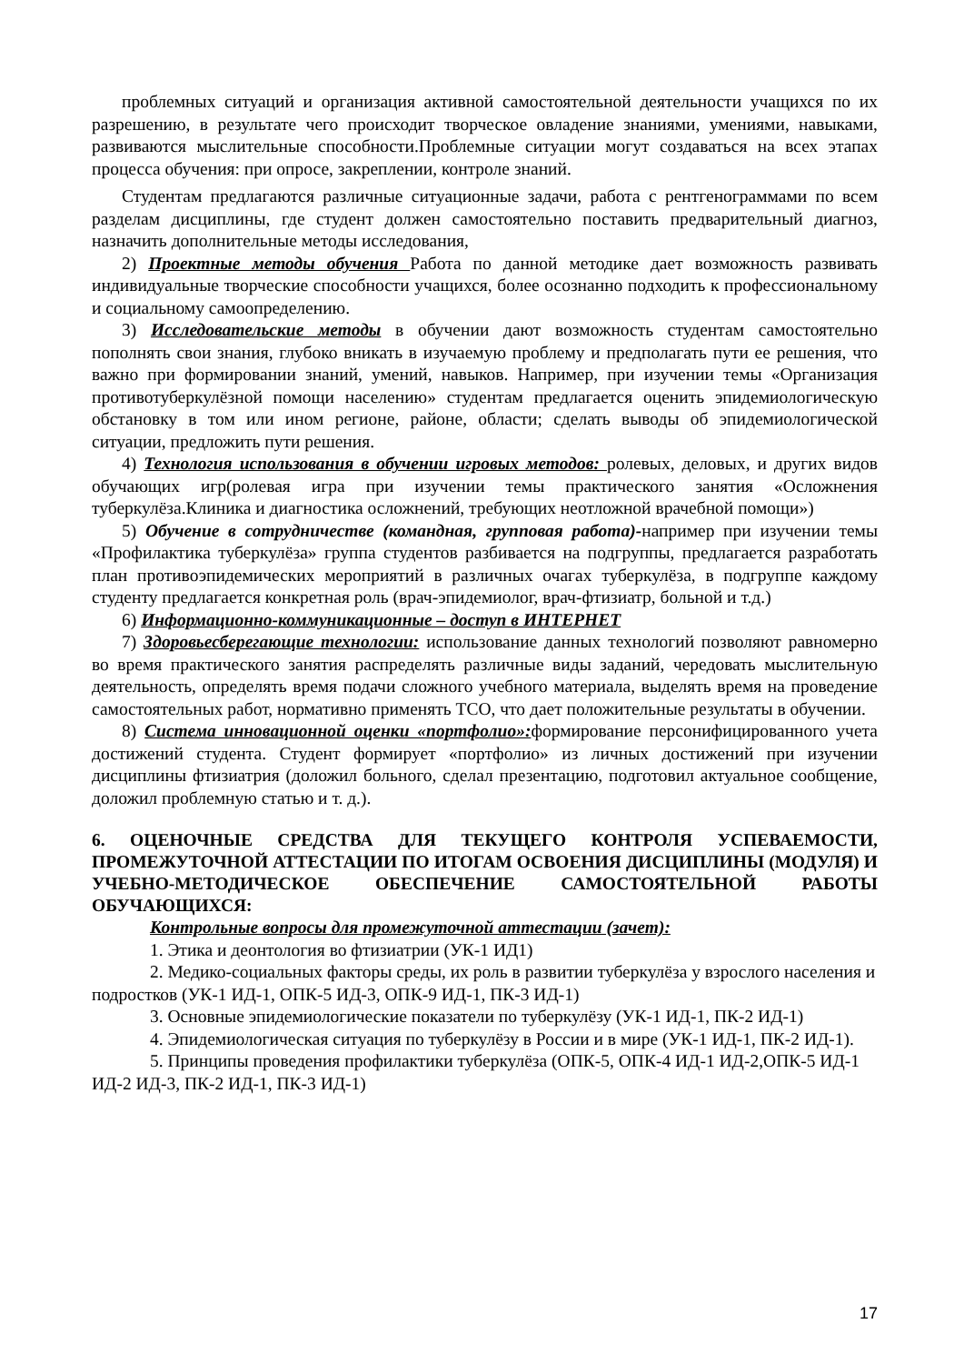проблемных ситуаций и организация активной самостоятельной деятельности учащихся по их разрешению, в результате чего происходит творческое овладение знаниями, умениями, навыками, развиваются мыслительные способности.Проблемные ситуации могут создаваться на всех этапах процесса обучения: при опросе, закреплении, контроле знаний.
Студентам предлагаются различные ситуационные задачи, работа с рентгенограммами по всем разделам дисциплины, где студент должен самостоятельно поставить предварительный диагноз, назначить дополнительные методы исследования,
2) Проектные методы обучения Работа по данной методике дает возможность развивать индивидуальные творческие способности учащихся, более осознанно подходить к профессиональному и социальному самоопределению.
3) Исследовательские методы в обучении дают возможность студентам самостоятельно пополнять свои знания, глубоко вникать в изучаемую проблему и предполагать пути ее решения, что важно при формировании знаний, умений, навыков. Например, при изучении темы «Организация противотуберкулёзной помощи населению» студентам предлагается оценить эпидемиологическую обстановку в том или ином регионе, районе, области; сделать выводы об эпидемиологической ситуации, предложить пути решения.
4) Технология использования в обучении игровых методов: ролевых, деловых, и других видов обучающих игр(ролевая игра при изучении темы практического занятия «Осложнения туберкулёза.Клиника и диагностика осложнений, требующих неотложной врачебной помощи»)
5) Обучение в сотрудничестве (командная, групповая работа)-например при изучении темы «Профилактика туберкулёза» группа студентов разбивается на подгруппы, предлагается разработать план противоэпидемических мероприятий в различных очагах туберкулёза, в подгруппе каждому студенту предлагается конкретная роль (врач-эпидемиолог, врач-фтизиатр, больной и т.д.)
6) Информационно-коммуникационные – доступ в ИНТЕРНЕТ
7) Здоровьесберегающие технологии: использование данных технологий позволяют равномерно во время практического занятия распределять различные виды заданий, чередовать мыслительную деятельность, определять время подачи сложного учебного материала, выделять время на проведение самостоятельных работ, нормативно применять ТСО, что дает положительные результаты в обучении.
8) Система инновационной оценки «портфолио»: формирование персонифицированного учета достижений студента. Студент формирует «портфолио» из личных достижений при изучении дисциплины фтизиатрия (доложил больного, сделал презентацию, подготовил актуальное сообщение, доложил проблемную статью и т. д.).
6. ОЦЕНОЧНЫЕ СРЕДСТВА ДЛЯ ТЕКУЩЕГО КОНТРОЛЯ УСПЕВАЕМОСТИ, ПРОМЕЖУТОЧНОЙ АТТЕСТАЦИИ ПО ИТОГАМ ОСВОЕНИЯ ДИСЦИПЛИНЫ (МОДУЛЯ) И УЧЕБНО-МЕТОДИЧЕСКОЕ ОБЕСПЕЧЕНИЕ САМОСТОЯТЕЛЬНОЙ РАБОТЫ ОБУЧАЮЩИХСЯ:
Контрольные вопросы для промежуточной аттестации (зачет):
1. Этика и деонтология во фтизиатрии (УК-1 ИД1)
2. Медико-социальных факторы среды, их роль в развитии туберкулёза у взрослого населения и подростков (УК-1 ИД-1, ОПК-5 ИД-3, ОПК-9 ИД-1, ПК-3 ИД-1)
3. Основные эпидемиологические показатели по туберкулёзу (УК-1 ИД-1, ПК-2 ИД-1)
4. Эпидемиологическая ситуация по туберкулёзу в России и в мире (УК-1 ИД-1, ПК-2 ИД-1).
5. Принципы проведения профилактики туберкулёза (ОПК-5, ОПК-4 ИД-1 ИД-2,ОПК-5 ИД-1 ИД-2 ИД-3, ПК-2 ИД-1, ПК-3 ИД-1)
17